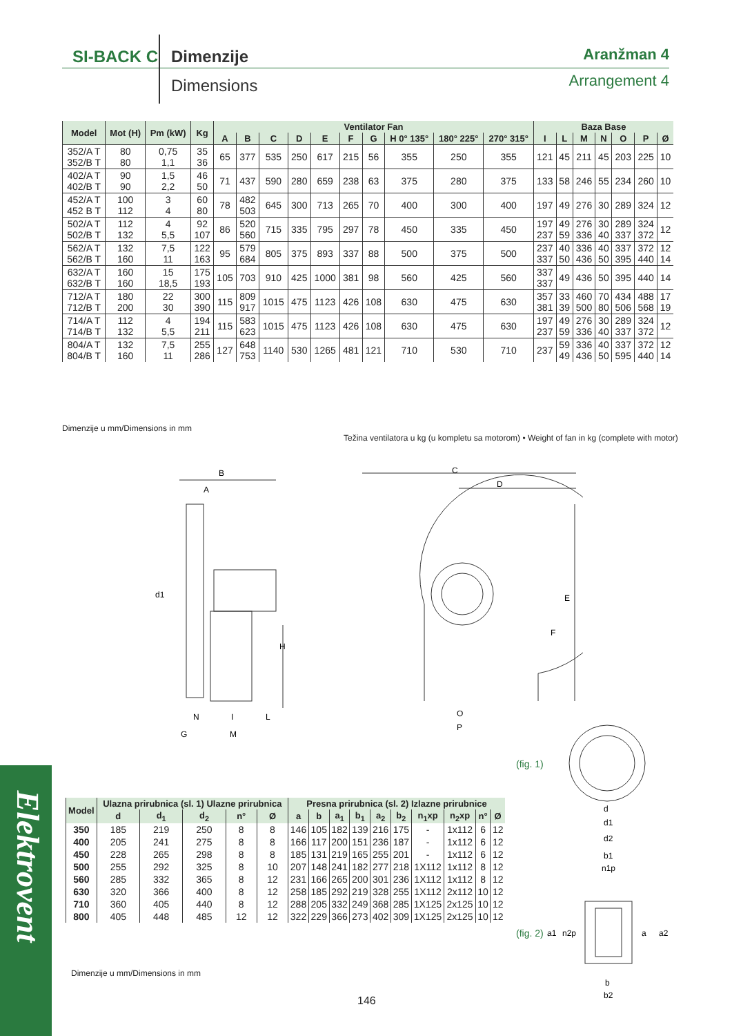SI-BACK C Dimenzije
Dimensions
Aranžman 4
Arrangement 4
| Model | Mot (H) | Pm (kW) | Kg | Ventilator Fan | | | | | | | | | | Baza Base | | | | | | |
| --- | --- | --- | --- | --- | --- | --- | --- | --- | --- | --- | --- | --- | --- | --- | --- | --- | --- | --- | --- | --- |
| | | | | A | B | C | D | E | F | G | H 0° 135° | 180° 225° | 270° 315° | I | L | M | N | O | P | Ø |
| 352/A T 352/B T | 80 80 | 0,75 1,1 | 35 36 | 65 | 377 | 535 | 250 | 617 | 215 | 56 | 355 | 250 | 355 | 121 | 45 | 211 | 45 | 203 | 225 | 10 |
| 402/A T 402/B T | 90 90 | 1,5 2,2 | 46 50 | 71 | 437 | 590 | 280 | 659 | 238 | 63 | 375 | 280 | 375 | 133 | 58 | 246 | 55 | 234 | 260 | 10 |
| 452/A T 452 B T | 100 112 | 3 4 | 60 80 | 78 | 482 503 | 645 | 300 | 713 | 265 | 70 | 400 | 300 | 400 | 197 | 49 | 276 | 30 | 289 | 324 | 12 |
| 502/A T 502/B T | 112 132 | 4 5,5 | 92 107 | 86 | 520 560 | 715 | 335 | 795 | 297 | 78 | 450 | 335 | 450 | 197 237 | 49 59 | 276 336 | 30 40 | 289 337 | 324 372 | 12 |
| 562/A T 562/B T | 132 160 | 7,5 11 | 122 163 | 95 | 579 684 | 805 | 375 | 893 | 337 | 88 | 500 | 375 | 500 | 237 337 | 40 50 | 336 436 | 40 50 | 337 395 | 372 440 | 12 14 |
| 632/A T 632/B T | 160 160 | 15 18,5 | 175 193 | 105 | 703 | 910 | 425 | 1000 | 381 | 98 | 560 | 425 | 560 | 337 337 | 49 | 436 | 50 | 395 | 440 | 14 |
| 712/A T 712/B T | 180 200 | 22 30 | 300 390 | 115 | 809 917 | 1015 | 475 | 1123 | 426 | 108 | 630 | 475 | 630 | 357 381 | 33 39 | 460 500 | 70 80 | 434 506 | 488 568 | 17 19 |
| 714/A T 714/B T | 112 132 | 4 5,5 | 194 211 | 115 | 583 623 | 1015 | 475 | 1123 | 426 | 108 | 630 | 475 | 630 | 197 237 | 49 59 | 276 336 | 30 40 | 289 337 | 324 372 | 12 |
| 804/A T 804/B T | 132 160 | 7,5 11 | 255 286 | 127 | 648 753 | 1140 | 530 | 1265 | 481 | 121 | 710 | 530 | 710 | 237 | 59 49 | 336 436 | 40 50 | 337 595 | 372 440 | 12 14 |
Dimenzije u mm/Dimensions in mm
Težina ventilatora u kg (u kompletu sa motorom) • Weight of fan in kg (complete with motor)
B
A
d1
H
N
I
L
G
M
C
D
E
F
O
P
(fig. 1)
(fig. 2)
d
d1
d2
b1
n1p
a1
n2p
a
a2
b
b2
| Model | Ulazna prirubnica (sl. 1) Ulazne prirubnica | | | | | Presna prirubnica (sl. 2) Izlazne prirubnice | | | | | | | | | |
| --- | --- | --- | --- | --- | --- | --- | --- | --- | --- | --- | --- | --- | --- | --- | --- |
| | d | d<sub>1</sub> | d<sub>2</sub> | n° | Ø | a | b | a<sub>1</sub> | b<sub>1</sub> | a<sub>2</sub> | b<sub>2</sub> | n<sub>1</sub>xp | n<sub>2</sub>xp | n° | Ø |
| 350 | 185 | 219 | 250 | 8 | 8 | 146 | 105 | 182 | 139 | 216 | 175 | - | 1x112 | 6 | 12 |
| 400 | 205 | 241 | 275 | 8 | 8 | 166 | 117 | 200 | 151 | 236 | 187 | - | 1x112 | 6 | 12 |
| 450 | 228 | 265 | 298 | 8 | 8 | 185 | 131 | 219 | 165 | 255 | 201 | - | 1x112 | 6 | 12 |
| 500 | 255 | 292 | 325 | 8 | 10 | 207 | 148 | 241 | 182 | 277 | 218 | 1X112 | 1x112 | 8 | 12 |
| 560 | 285 | 332 | 365 | 8 | 12 | 231 | 166 | 265 | 200 | 301 | 236 | 1X112 | 1x112 | 8 | 12 |
| 630 | 320 | 366 | 400 | 8 | 12 | 258 | 185 | 292 | 219 | 328 | 255 | 1X112 | 2x112 | 10 | 12 |
| 710 | 360 | 405 | 440 | 8 | 12 | 288 | 205 | 332 | 249 | 368 | 285 | 1X125 | 2x125 | 10 | 12 |
| 800 | 405 | 448 | 485 | 12 | 12 | 322 | 229 | 366 | 273 | 402 | 309 | 1X125 | 2x125 | 10 | 12 |
Dimenzije u mm/Dimensions in mm
146
Elektrovent